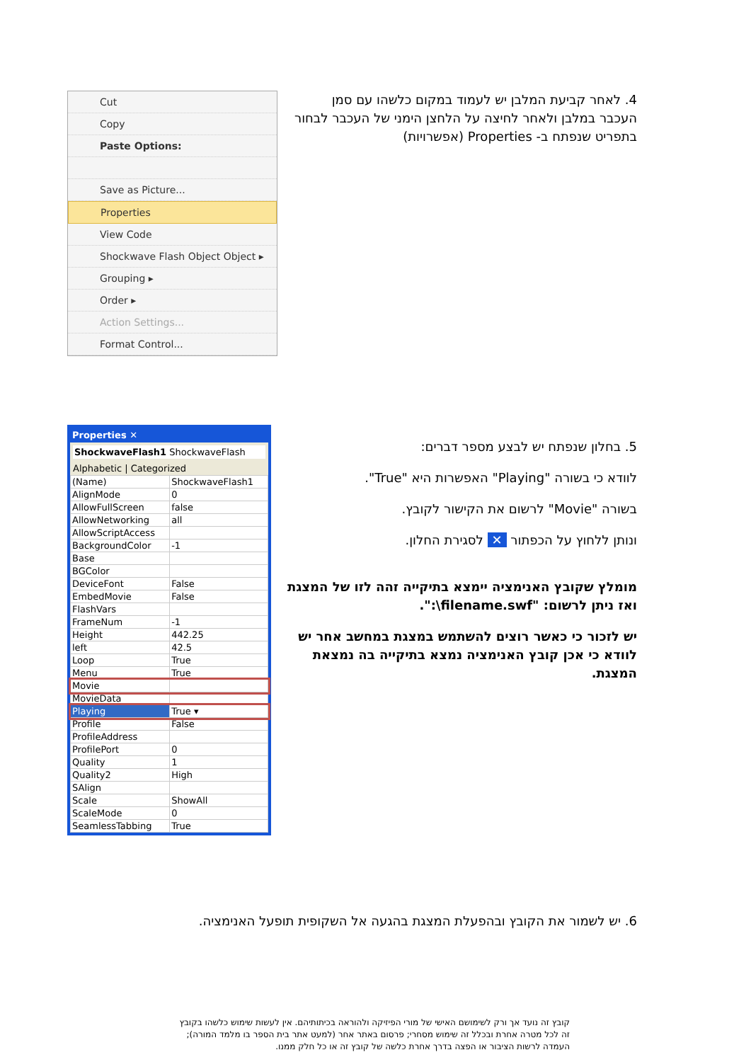Cut
Copy
Paste Options:
Save as Picture...
Properties
View Code
Shockwave Flash Object Object ▸
Grouping ▸
Order ▸
Action Settings...
Format Control...
4. לאחר קביעת המלבן יש לעמוד במקום כלשהו עם סמן העכבר במלבן ולאחר לחיצה על הלחצן הימני של העכבר לבחור בתפריט שנפתח ב- Properties (אפשרויות)
Properties ✕
ShockwaveFlash1 ShockwaveFlash
Alphabetic | Categorized
| (Name) | ShockwaveFlash1 |
| AlignMode | 0 |
| AllowFullScreen | false |
| AllowNetworking | all |
| AllowScriptAccess | |
| BackgroundColor | -1 |
| Base | |
| BGColor | |
| DeviceFont | False |
| EmbedMovie | False |
| FlashVars | |
| FrameNum | -1 |
| Height | 442.25 |
| left | 42.5 |
| Loop | True |
| Menu | True |
| Movie | |
| MovieData | |
| Playing | True ▾ |
| Profile | False |
| ProfileAddress | |
| ProfilePort | 0 |
| Quality | 1 |
| Quality2 | High |
| SAlign | |
| Scale | ShowAll |
| ScaleMode | 0 |
| SeamlessTabbing | True |
5. בחלון שנפתח יש לבצע מספר דברים:
לוודא כי בשורה "Playing" האפשרות היא "True".
בשורה "Movie" לרשום את הקישור לקובץ.
ונותן ללחוץ על הכפתור ✕ לסגירת החלון.
מומלץ שקובץ האנימציה יימצא בתיקייה זהה לזו של המצגת ואז ניתן לרשום: "filename.swf\:".
יש לזכור כי כאשר רוצים להשתמש במצגת במחשב אחר יש לוודא כי אכן קובץ האנימציה נמצא בתיקייה בה נמצאת המצגת.
6. יש לשמור את הקובץ ובהפעלת המצגת בהגעה אל השקופית תופעל האנימציה.
קובץ זה נועד אך ורק לשימושם האישי של מורי הפיזיקה ולהוראה בכיתותיהם. אין לעשות שימוש כלשהו בקובץ זה לכל מטרה אחרת ובכלל זה שימוש מסחרי; פרסום באתר אחר (למעט אתר בית הספר בו מלמד המורה); העמדה לרשות הציבור או הפצה בדרך אחרת כלשה של קובץ זה או כל חלק ממנו.